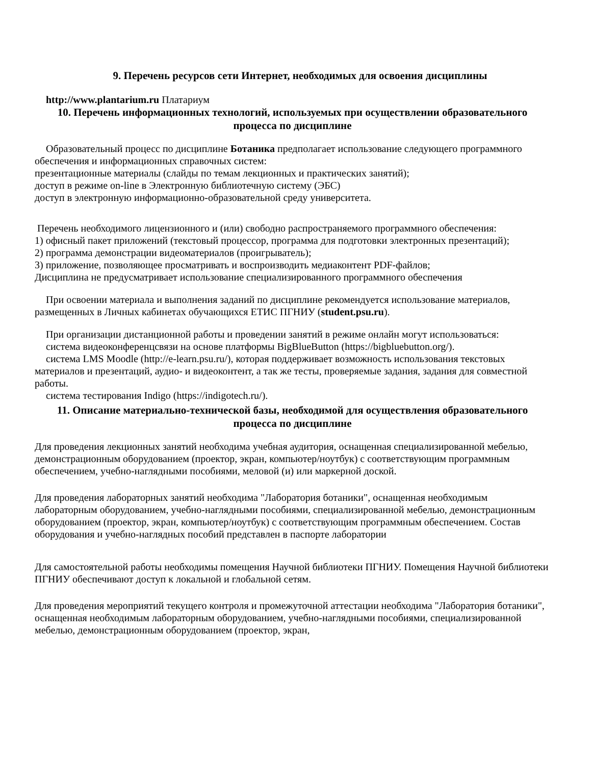9. Перечень ресурсов сети Интернет, необходимых для освоения дисциплины
http://www.plantarium.ru Платариум
10. Перечень информационных технологий, используемых при осуществлении образовательного процесса по дисциплине
Образовательный процесс по дисциплине Ботаника предполагает использование следующего программного обеспечения и информационных справочных систем:
презентационные материалы (слайды по темам лекционных и практических занятий);
доступ в режиме on-line в Электронную библиотечную систему (ЭБС)
доступ в электронную информационно-образовательной среду университета.
Перечень необходимого лицензионного и (или) свободно распространяемого программного обеспечения:
1) офисный пакет приложений (текстовый процессор, программа для подготовки электронных презентаций);
2) программа демонстрации видеоматериалов (проигрыватель);
3) приложение, позволяющее просматривать и воспроизводить медиаконтент PDF-файлов;
Дисциплина не предусматривает использование специализированного программного обеспечения
При освоении материала и выполнения заданий по дисциплине рекомендуется использование материалов, размещенных в Личных кабинетах обучающихся ЕТИС ПГНИУ (student.psu.ru).
При организации дистанционной работы и проведении занятий в режиме онлайн могут использоваться:
система видеоконференцсвязи на основе платформы BigBlueButton (https://bigbluebutton.org/).
система LMS Moodle (http://e-learn.psu.ru/), которая поддерживает возможность использования текстовых материалов и презентаций, аудио- и видеоконтент, а так же тесты, проверяемые задания, задания для совместной работы.
система тестирования Indigo (https://indigotech.ru/).
11. Описание материально-технической базы, необходимой для осуществления образовательного процесса по дисциплине
Для проведения лекционных занятий необходима учебная аудитория, оснащенная специализированной мебелью, демонстрационным оборудованием (проектор, экран, компьютер/ноутбук) с соответствующим программным обеспечением, учебно-наглядными пособиями, меловой (и) или маркерной доской.
Для проведения лабораторных занятий необходима "Лаборатория ботаники", оснащенная необходимым лабораторным оборудованием, учебно-наглядными пособиями, специализированной мебелью, демонстрационным оборудованием (проектор, экран, компьютер/ноутбук) с соответствующим программным обеспечением. Состав оборудования и учебно-наглядных пособий представлен в паспорте лаборатории
Для самостоятельной работы необходимы помещения Научной библиотеки ПГНИУ. Помещения Научной библиотеки ПГНИУ обеспечивают доступ к локальной и глобальной сетям.
Для проведения мероприятий текущего контроля и промежуточной аттестации необходима "Лаборатория ботаники", оснащенная необходимым лабораторным оборудованием, учебно-наглядными пособиями, специализированной мебелью, демонстрационным оборудованием (проектор, экран,